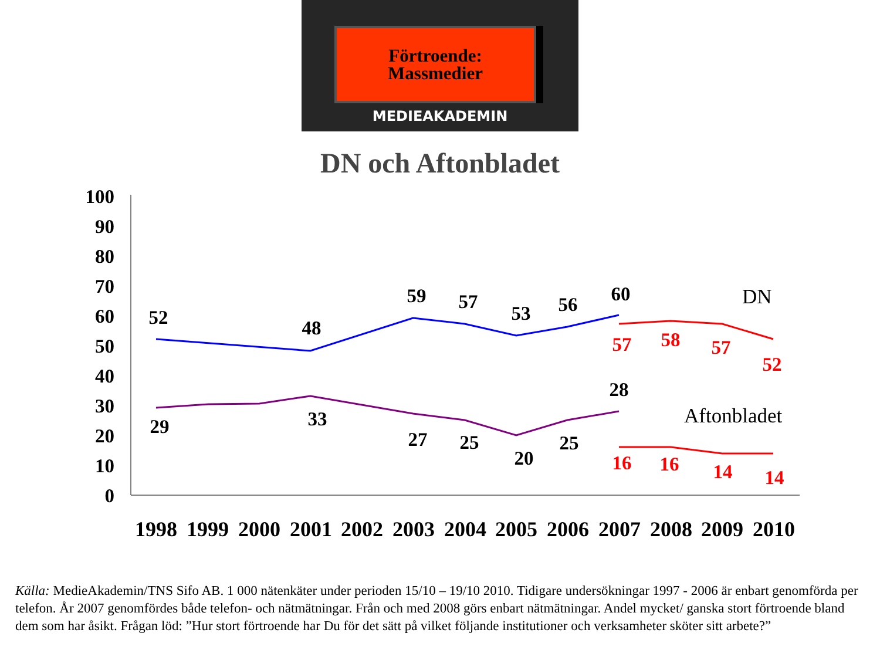Förtroende:
Massmedier
MEDIEAKADEMIN
DN och Aftonbladet
0
10
20
30
40
50
60
70
80
90
100
52
48
59
57
53
56
60
57
58
57
52
16
16
14
14
29
33
27
25
20
25
28
DN
Aftonbladet
1998
1999
2000
2001
2002
2003
2004
2005
2006
2007
2008
2009
2010
Källa: MedieAkademin/TNS Sifo AB. 1 000 nätenkäter under perioden 15/10 – 19/10 2010. Tidigare undersökningar 1997 - 2006 är enbart genomförda per telefon. År 2007 genomfördes både telefon- och nätmätningar. Från och med 2008 görs enbart nätmätningar. Andel mycket/ ganska stort förtroende bland dem som har åsikt. Frågan löd: ”Hur stort förtroende har Du för det sätt på vilket följande institutioner och verksamheter sköter sitt arbete?”